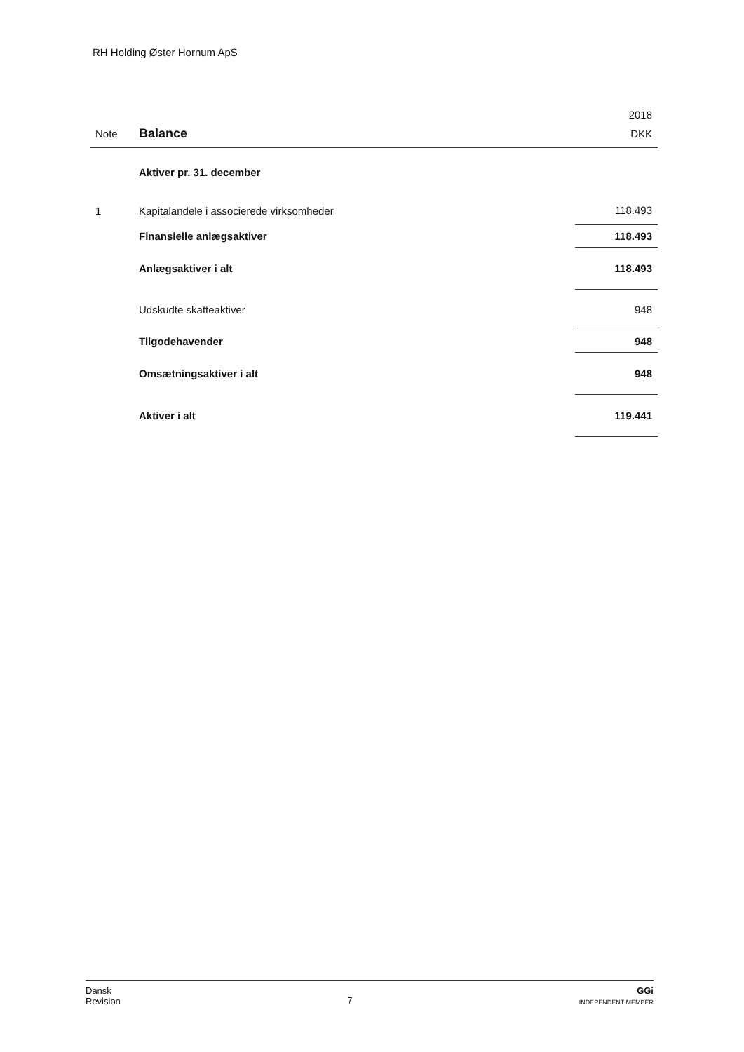RH Holding Øster Hornum ApS
| | | 2018 |
| --- | --- | --- |
| Note | Balance | DKK |
| | Aktiver pr. 31. december | |
| 1 | Kapitalandele i associerede virksomheder | 118.493 |
| | Finansielle anlægsaktiver | 118.493 |
| | Anlægsaktiver i alt | 118.493 |
| | Udskudte skatteaktiver | 948 |
| | Tilgodehavender | 948 |
| | Omsætningsaktiver i alt | 948 |
| | Aktiver i alt | 119.441 |
Dansk
Revision
7
GGi
INDEPENDENT MEMBER